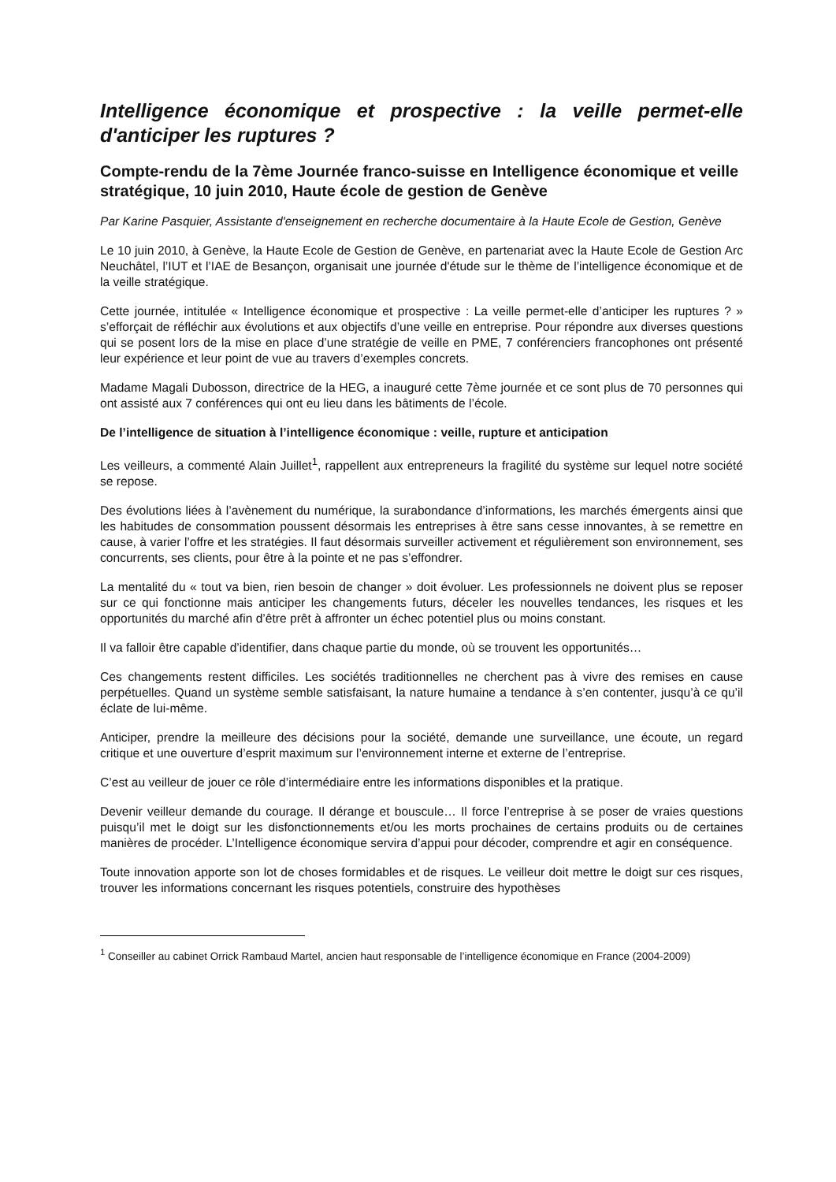Intelligence économique et prospective : la veille permet-elle d'anticiper les ruptures ?
Compte-rendu de la 7ème Journée franco-suisse en Intelligence économique et veille stratégique, 10 juin 2010, Haute école de gestion de Genève
Par Karine Pasquier, Assistante d'enseignement en recherche documentaire à la Haute Ecole de Gestion, Genève
Le 10 juin 2010, à Genève, la Haute Ecole de Gestion de Genève, en partenariat avec la Haute Ecole de Gestion Arc Neuchâtel, l’IUT et l’IAE de Besançon, organisait une journée d'étude sur le thème de l’intelligence économique et de la veille stratégique.
Cette journée, intitulée « Intelligence économique et prospective : La veille permet-elle d’anticiper les ruptures ? » s’efforçait de réfléchir aux évolutions et aux objectifs d’une veille en entreprise. Pour répondre aux diverses questions qui se posent lors de la mise en place d’une stratégie de veille en PME, 7 conférenciers francophones ont présenté leur expérience et leur point de vue au travers d’exemples concrets.
Madame Magali Dubosson, directrice de la HEG, a inauguré cette 7ème journée et ce sont plus de 70 personnes qui ont assisté aux 7 conférences qui ont eu lieu dans les bâtiments de l’école.
De l’intelligence de situation à l’intelligence économique : veille, rupture et anticipation
Les veilleurs, a commenté Alain Juillet<sup>1</sup>, rappellent aux entrepreneurs la fragilité du système sur lequel notre société se repose.
Des évolutions liées à l’avènement du numérique, la surabondance d’informations, les marchés émergents ainsi que les habitudes de consommation poussent désormais les entreprises à être sans cesse innovantes, à se remettre en cause, à varier l’offre et les stratégies. Il faut désormais surveiller activement et régulièrement son environnement, ses concurrents, ses clients, pour être à la pointe et ne pas s’effondrer.
La mentalité du « tout va bien, rien besoin de changer » doit évoluer. Les professionnels ne doivent plus se reposer sur ce qui fonctionne mais anticiper les changements futurs, déceler les nouvelles tendances, les risques et les opportunités du marché afin d’être prêt à affronter un échec potentiel plus ou moins constant.
Il va falloir être capable d’identifier, dans chaque partie du monde, où se trouvent les opportunités…
Ces changements restent difficiles. Les sociétés traditionnelles ne cherchent pas à vivre des remises en cause perpétuelles. Quand un système semble satisfaisant, la nature humaine a tendance à s’en contenter, jusqu’à ce qu’il éclate de lui-même.
Anticiper, prendre la meilleure des décisions pour la société, demande une surveillance, une écoute, un regard critique et une ouverture d’esprit maximum sur l’environnement interne et externe de l’entreprise.
C’est au veilleur de jouer ce rôle d’intermédiaire entre les informations disponibles et la pratique.
Devenir veilleur demande du courage. Il dérange et bouscule… Il force l’entreprise à se poser de vraies questions puisqu’il met le doigt sur les disfonctionnements et/ou les morts prochaines de certains produits ou de certaines manières de procéder. L’Intelligence économique servira d’appui pour décoder, comprendre et agir en conséquence.
Toute innovation apporte son lot de choses formidables et de risques. Le veilleur doit mettre le doigt sur ces risques, trouver les informations concernant les risques potentiels, construire des hypothèses
<sup>1</sup> Conseiller au cabinet Orrick Rambaud Martel, ancien haut responsable de l’intelligence économique en France (2004-2009)